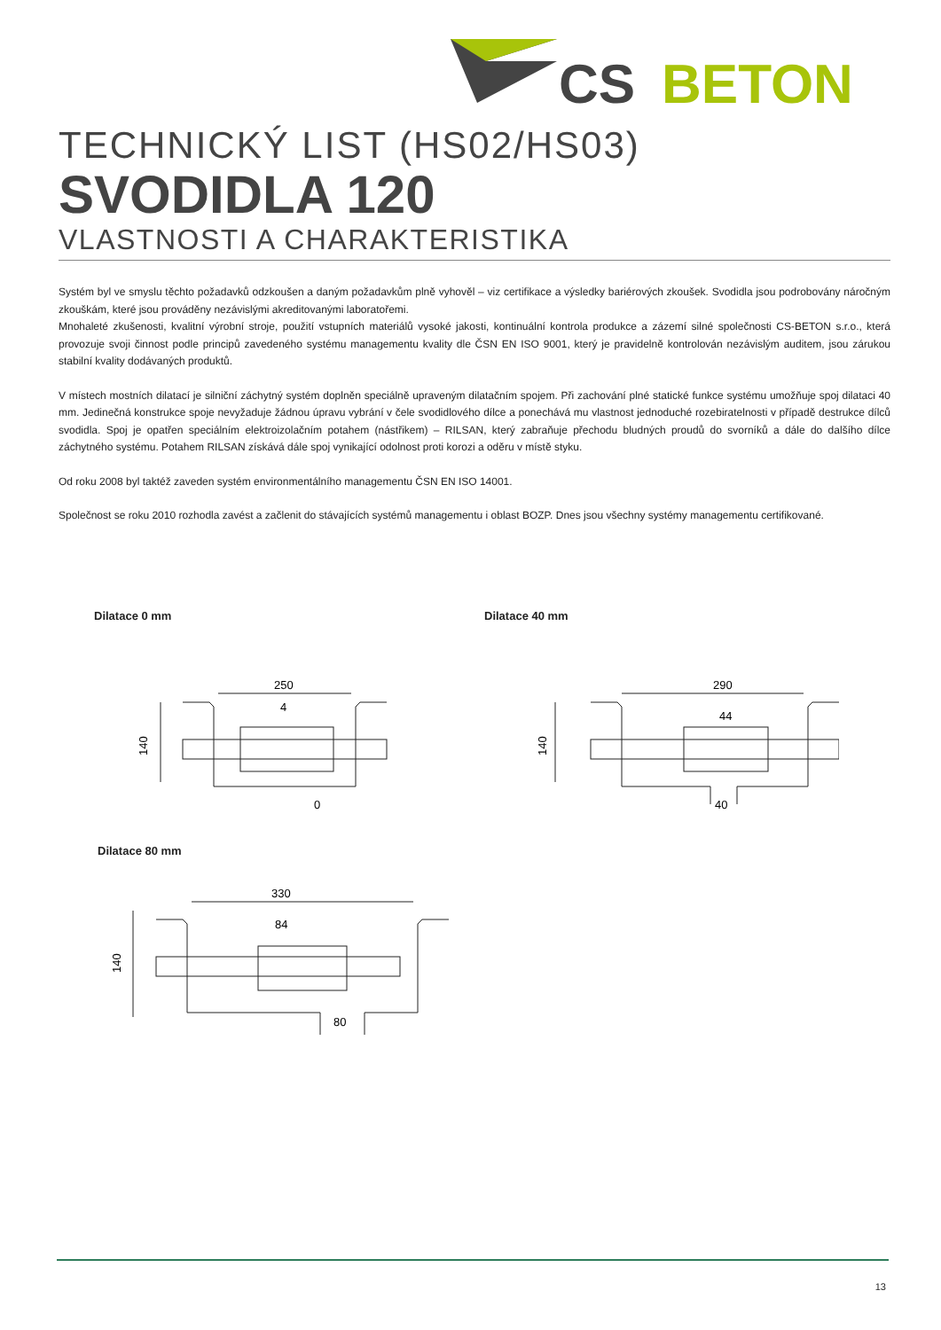CS
BETON
TECHNICKÝ LIST (HS02/HS03)
SVODIDLA 120
VLASTNOSTI A CHARAKTERISTIKA
Systém byl ve smyslu těchto požadavků odzkoušen a daným požadavkům plně vyhověl – viz certifikace a výsledky bariérových zkoušek. Svodidla jsou podrobovány náročným zkouškám, které jsou prováděny nezávislými akreditovanými laboratořemi.
Mnohaleté zkušenosti, kvalitní výrobní stroje, použití vstupních materiálů vysoké jakosti, kontinuální kontrola produkce a zázemí silné společnosti CS-BETON s.r.o., která provozuje svoji činnost podle principů zavedeného systému managementu kvality dle ČSN EN ISO 9001, který je pravidelně kontrolován nezávislým auditem, jsou zárukou stabilní kvality dodávaných produktů.
V místech mostních dilatací je silniční záchytný systém doplněn speciálně upraveným dilatačním spojem. Při zachování plné statické funkce systému umožňuje spoj dilataci 40 mm. Jedinečná konstrukce spoje nevyžaduje žádnou úpravu vybrání v čele svodidlového dílce a ponechává mu vlastnost jednoduché rozebiratelnosti v případě destrukce dílců svodidla. Spoj je opatřen speciálním elektroizolačním potahem (nástřikem) – RILSAN, který zabraňuje přechodu bludných proudů do svorníků a dále do dalšího dílce záchytného systému. Potahem RILSAN získává dále spoj vynikající odolnost proti korozi a oděru v místě styku.
Od roku 2008 byl taktéž zaveden systém environmentálního managementu ČSN EN ISO 14001.
Společnost se roku 2010 rozhodla zavést a začlenit do stávajících systémů managementu i oblast BOZP. Dnes jsou všechny systémy managementu certifikované.
Dilatace 0 mm
250
4
140
0
Dilatace 40 mm
290
44
140
40
Dilatace 80 mm
330
84
140
80
13